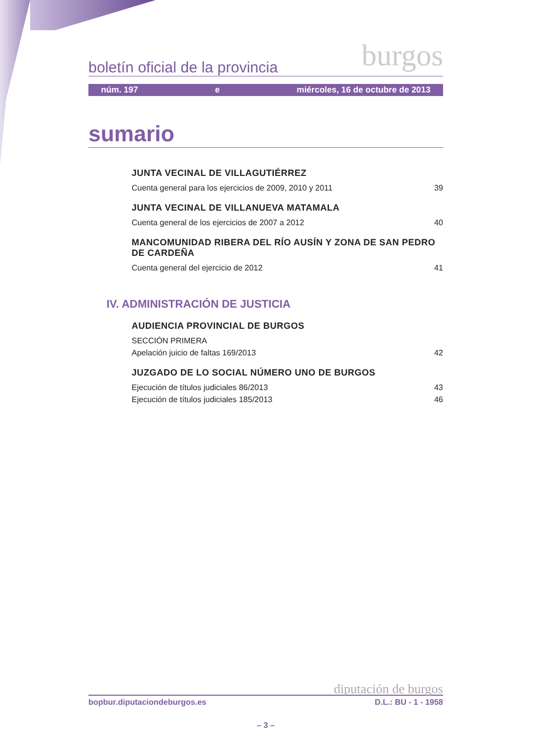boletín oficial de la provincia burgos
núm. 197 e miércoles, 16 de octubre de 2013
sumario
JUNTA VECINAL DE VILLAGUTIÉRREZ
Cuenta general para los ejercicios de 2009, 2010 y 2011 39
JUNTA VECINAL DE VILLANUEVA MATAMALA
Cuenta general de los ejercicios de 2007 a 2012 40
MANCOMUNIDAD RIBERA DEL RÍO AUSÍN Y ZONA DE SAN PEDRO
DE CARDEÑA
Cuenta general del ejercicio de 2012 41
IV. ADMINISTRACIÓN DE JUSTICIA
AUDIENCIA PROVINCIAL DE BURGOS
SECCIÓN PRIMERA
Apelación juicio de faltas 169/2013 42
JUZGADO DE LO SOCIAL NÚMERO UNO DE BURGOS
Ejecución de títulos judiciales 86/2013 43
Ejecución de títulos judiciales 185/2013 46
diputación de burgos
bopbur.diputaciondeburgos.es D.L.: BU - 1 - 1958
– 3 –